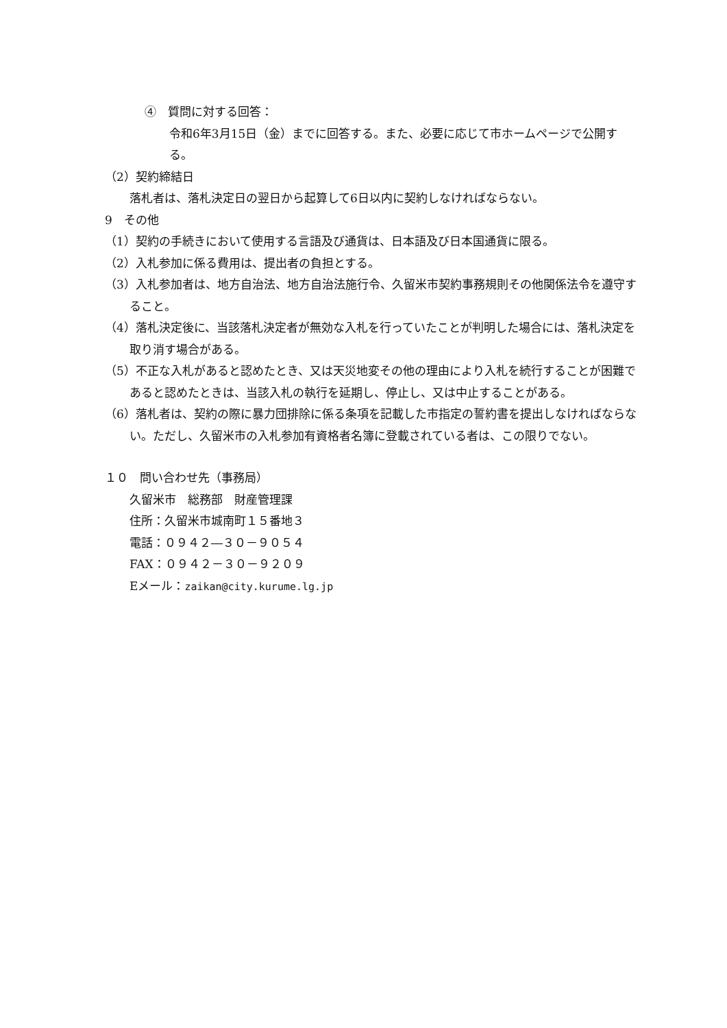④　質問に対する回答：
令和6年3月15日（金）までに回答する。また、必要に応じて市ホームページで公開する。
（2）契約締結日
落札者は、落札決定日の翌日から起算して6日以内に契約しなければならない。
9　その他
（1）契約の手続きにおいて使用する言語及び通貨は、日本語及び日本国通貨に限る。
（2）入札参加に係る費用は、提出者の負担とする。
（3）入札参加者は、地方自治法、地方自治法施行令、久留米市契約事務規則その他関係法令を遵守すること。
（4）落札決定後に、当該落札決定者が無効な入札を行っていたことが判明した場合には、落札決定を取り消す場合がある。
（5）不正な入札があると認めたとき、又は天災地変その他の理由により入札を続行することが困難であると認めたときは、当該入札の執行を延期し、停止し、又は中止することがある。
（6）落札者は、契約の際に暴力団排除に係る条項を記載した市指定の誓約書を提出しなければならない。ただし、久留米市の入札参加有資格者名簿に登載されている者は、この限りでない。
１０　問い合わせ先（事務局）
久留米市　総務部　財産管理課
住所：久留米市城南町１５番地３
電話：０９４２―３０－９０５４
FAX：０９４２－３０－９２０９
Eメール：zaikan@city.kurume.lg.jp